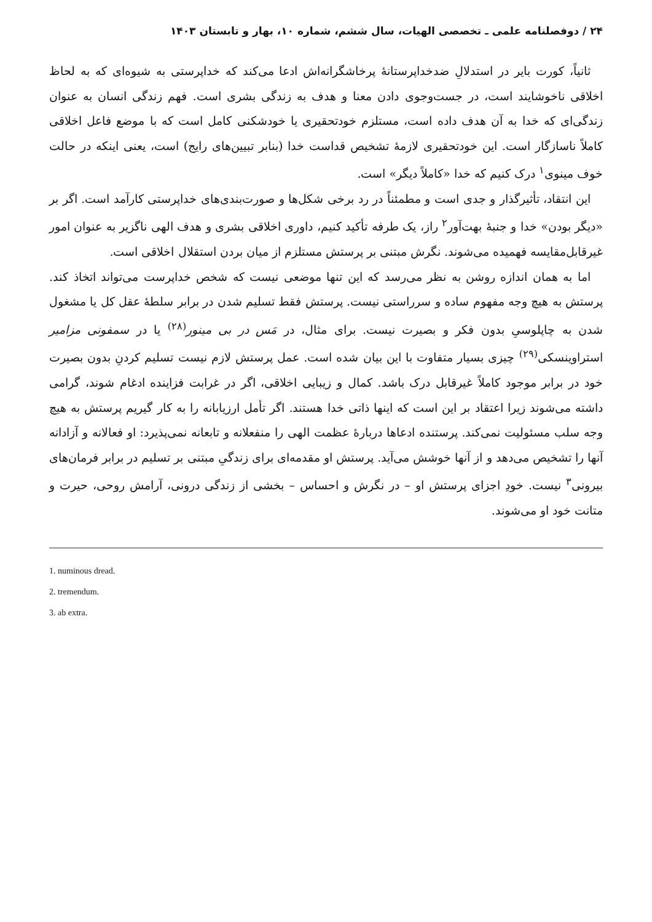۲۴ / دوفصلنامه علمی ـ تخصصی الهیات، سال ششم، شماره ۱۰، بهار و تابستان ۱۴۰۳
ثانیاً، کورت بایر در استدلالِ ضدخداپرستانهٔ پرخاشگرانه‌اش ادعا می‌کند که خداپرستی به شیوه‌ای که به لحاظ اخلاقی ناخوشایند است، در جست‌وجوی دادن معنا و هدف به زندگی بشری است. فهم زندگی انسان به عنوان زندگی‌ای که خدا به آن هدف داده است، مستلزم خودتحقیری یا خودشکنی کامل است که با موضع فاعل اخلاقی کاملاً ناسازگار است. این خودتحقیری لازمهٔ تشخیص قداست خدا (بنابر تبیین‌های رایج) است، یعنی اینکه در حالت خوف مینوی<sup>۱</sup> درک کنیم که خدا «کاملاً دیگر» است.
این انتقاد، تأثیرگذار و جدی است و مطمئناً در رد برخی شکل‌ها و صورت‌بندی‌های خداپرستی کارآمد است. اگر بر «دیگر بودن» خدا و جنبهٔ بهت‌آور<sup>۲</sup> راز، یک طرفه تأکید کنیم، داوری اخلاقی بشری و هدف الهی ناگزیر به عنوان امور غیرقابل‌مقایسه فهمیده می‌شوند. نگرش مبتنی بر پرستش مستلزم از میان بردن استقلال اخلاقی است.
اما به همان اندازه روشن به نظر می‌رسد که این تنها موضعی نیست که شخص خداپرست می‌تواند اتخاذ کند. پرستش به هیچ وجه مفهوم ساده و سرراستی نیست. پرستش فقط تسلیم شدن در برابر سلطهٔ عقل کل یا مشغول شدن به چاپلوسیِ بدون فکر و بصیرت نیست. برای مثال، در مَس در بی مینور<sup>(۲۸)</sup> یا در سمفونی مزامیر استراوینسکی<sup>(۲۹)</sup> چیزی بسیار متفاوت با این بیان شده است. عمل پرستش لازم نیست تسلیم کردنِ بدون بصیرت خود در برابر موجود کاملاً غیرقابل درک باشد. کمال و زیبایی اخلاقی، اگر در غرابت فزاینده ادغام شوند، گرامی داشته می‌شوند زیرا اعتقاد بر این است که اینها ذاتی خدا هستند. اگر تأمل ارزیابانه را به کار گیریم پرستش به هیچ وجه سلب مسئولیت نمی‌کند. پرستنده ادعاها دربارهٔ عظمت الهی را منفعلانه و تابعانه نمی‌پذیرد: او فعالانه و آزادانه آنها را تشخیص می‌دهد و از آنها خوشش می‌آید. پرستش او مقدمه‌ای برای زندگیِ مبتنی بر تسلیم در برابر فرمان‌های بیرونی<sup>۳</sup> نیست. خودِ اجزای پرستش او – در نگرش و احساس – بخشی از زندگی درونی، آرامش روحی، حیرت و متانت خود او می‌شوند.
1. numinous dread.
2. tremendum.
3. ab extra.